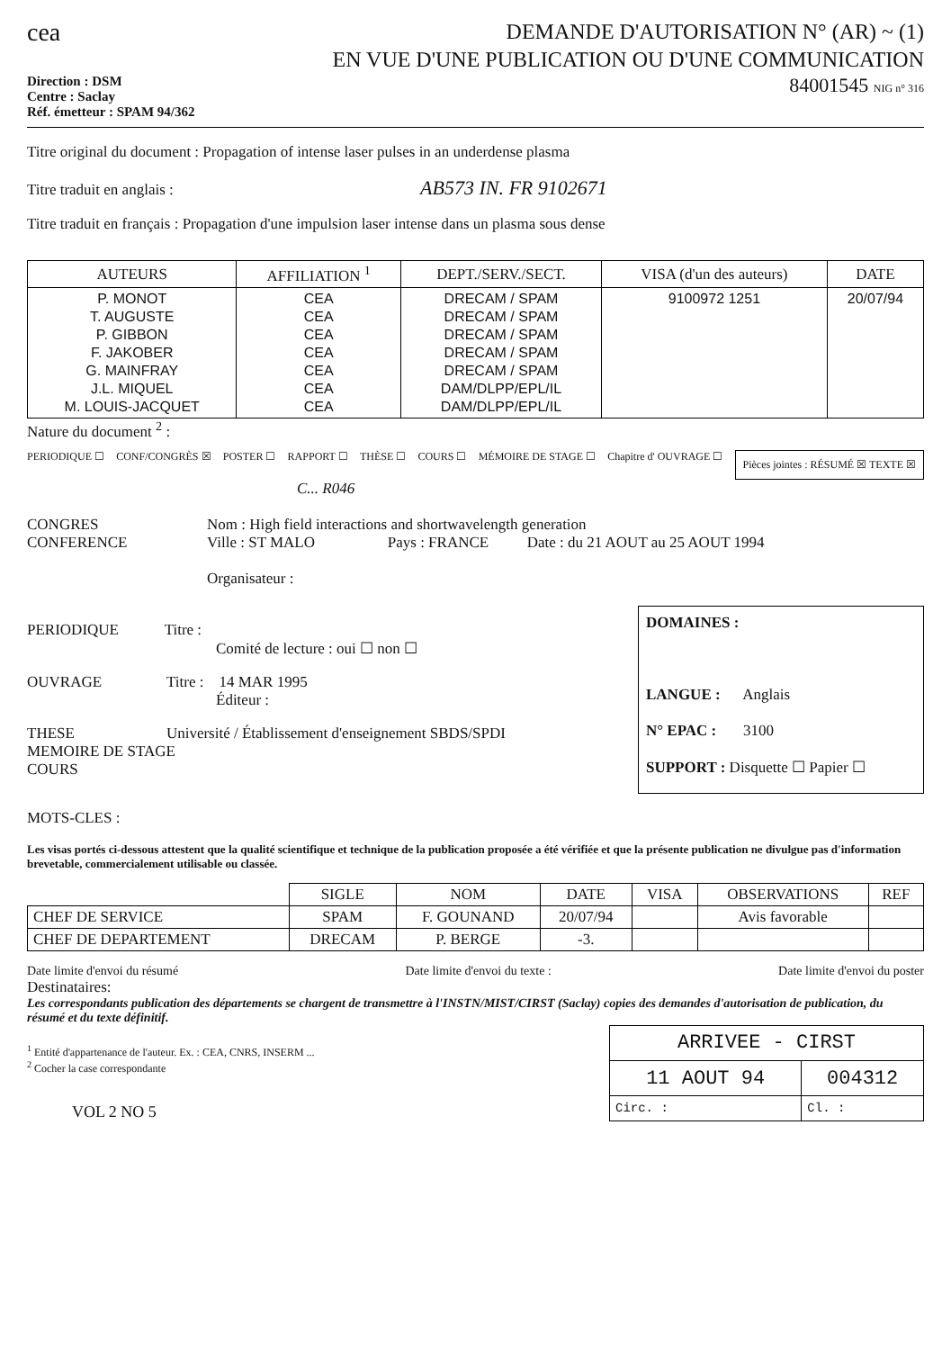cea
DEMANDE D'AUTORISATION N° (AR) ~ (1)
EN VUE D'UNE PUBLICATION OU D'UNE COMMUNICATION
Direction : DSM
Centre : Saclay
Réf. émetteur : SPAM 94/362
84001545 NIG n° 316
Titre original du document : Propagation of intense laser pulses in an underdense plasma
Titre traduit en anglais : AB573 IN. FR 9102671
Titre traduit en français : Propagation d'une impulsion laser intense dans un plasma sous dense
| AUTEURS | AFFILIATION <sup>1</sup> | DEPT./SERV./SECT. | VISA (d'un des auteurs) | DATE |
| --- | --- | --- | --- | --- |
| P. MONOT T. AUGUSTE P. GIBBON F. JAKOBER G. MAINFRAY J.L. MIQUEL M. LOUIS-JACQUET | CEA CEA CEA CEA CEA CEA CEA | DRECAM / SPAM DRECAM / SPAM DRECAM / SPAM DRECAM / SPAM DRECAM / SPAM DAM/DLPP/EPL/IL DAM/DLPP/EPL/IL | 9100972 1251 | 20/07/94 |
Nature du document <sup>2</sup> :
PERIODIQUE ☐ CONF/CONGRÈS ☒ POSTER ☐ RAPPORT ☐ THÈSE ☐ COURS ☐ MÉMOIRE DE STAGE ☐ Chapitre d' OUVRAGE ☐ Pièces jointes : RÉSUMÉ ☒ TEXTE ☒
C... R046
CONGRES
CONFERENCE
Nom : High field interactions and shortwavelength generation
Ville : ST MALO Pays : FRANCE Date : du 21 AOUT au 25 AOUT 1994
Organisateur :
PERIODIQUE Titre :
Comité de lecture : oui ☐ non ☐
OUVRAGE Titre : 14 MAR 1995
Éditeur :
THESE Université / Établissement d'enseignement SBDS/SPDI
MEMOIRE DE STAGE
COURS
DOMAINES :
LANGUE : Anglais
N° EPAC : 3100
SUPPORT : Disquette ☐ Papier ☐
MOTS-CLES :
Les visas portés ci-dessous attestent que la qualité scientifique et technique de la publication proposée a été vérifiée et que la présente publication ne divulgue pas d'information brevetable, commercialement utilisable ou classée.
| | SIGLE | NOM | DATE | VISA | OBSERVATIONS | REF |
| --- | --- | --- | --- | --- | --- | --- |
| CHEF DE SERVICE | SPAM | F. GOUNAND | 20/07/94 | | Avis favorable | |
| CHEF DE DEPARTEMENT | DRECAM | P. BERGE | -3. | | | |
Date limite d'envoi du résumé Date limite d'envoi du texte : Date limite d'envoi du poster
Destinataires:
Les correspondants publication des départements se chargent de transmettre à l'INSTN/MIST/CIRST (Saclay) copies des demandes d'autorisation de publication, du résumé et du texte définitif.
<sup>1</sup> Entité d'appartenance de l'auteur. Ex. : CEA, CNRS, INSERM ...
<sup>2</sup> Cocher la case correspondante
VOL 2 NO 5
| ARRIVEE - CIRST | |
| 11 AOUT 94 | 004312 |
| Circ. : | Cl. : |